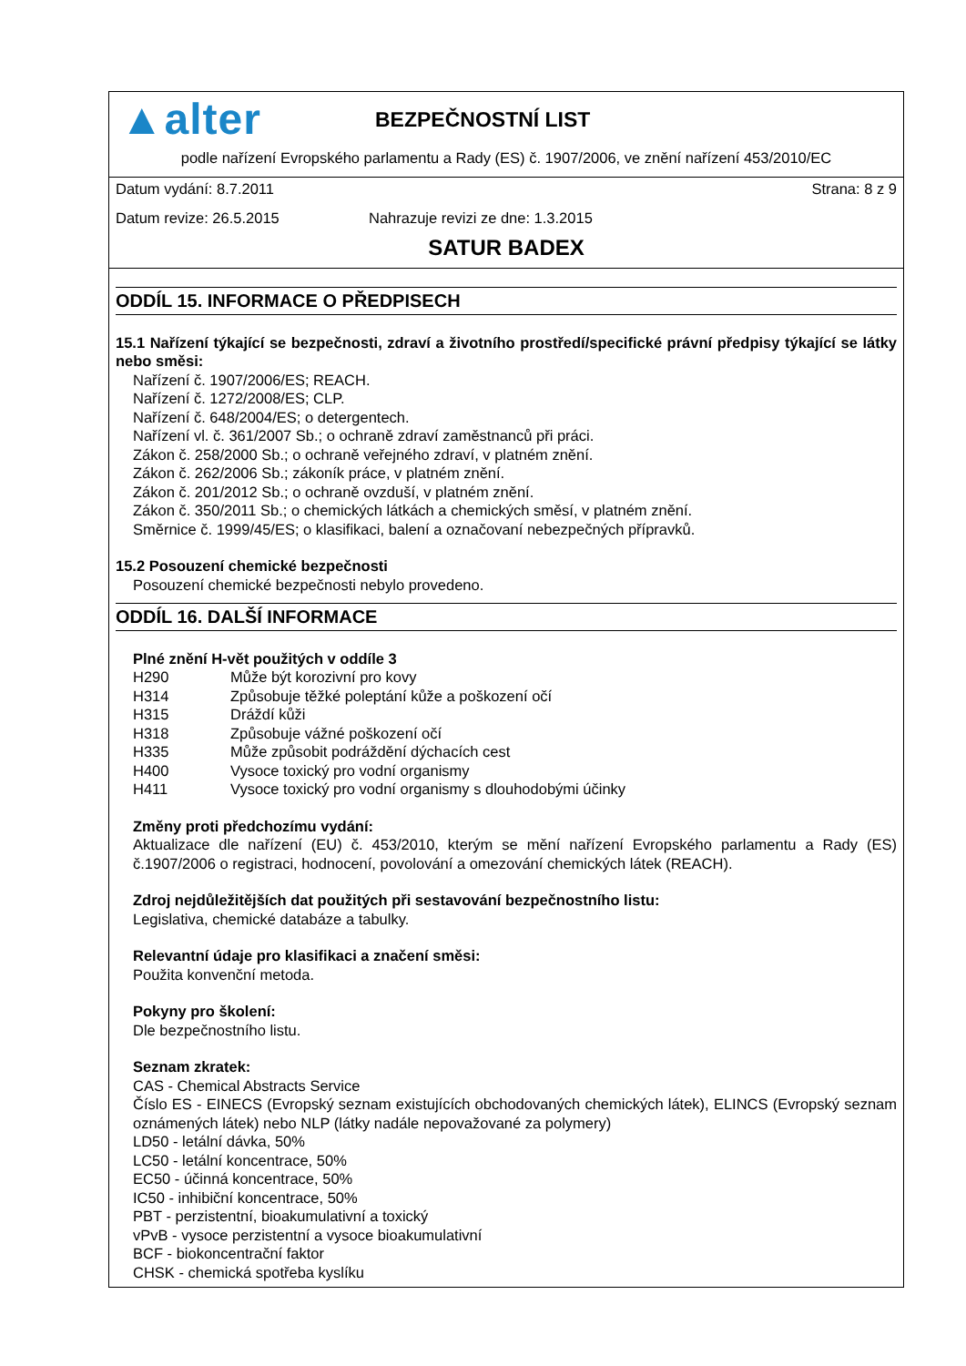▲alter
BEZPEČNOSTNÍ LIST
podle nařízení Evropského parlamentu a Rady (ES) č. 1907/2006, ve znění nařízení 453/2010/EC
Datum vydání: 8.7.2011 Strana: 8 z 9
Datum revize: 26.5.2015 Nahrazuje revizi ze dne: 1.3.2015
SATUR BADEX
ODDÍL 15. INFORMACE O PŘEDPISECH
15.1 Nařízení týkající se bezpečnosti, zdraví a životního prostředí/specifické právní předpisy týkající se látky nebo směsi:
Nařízení č. 1907/2006/ES; REACH.
Nařízení č. 1272/2008/ES; CLP.
Nařízení č. 648/2004/ES; o detergentech.
Nařízení vl. č. 361/2007 Sb.; o ochraně zdraví zaměstnanců při práci.
Zákon č. 258/2000 Sb.; o ochraně veřejného zdraví, v platném znění.
Zákon č. 262/2006 Sb.; zákoník práce, v platném znění.
Zákon č. 201/2012 Sb.; o ochraně ovzduší, v platném znění.
Zákon č. 350/2011 Sb.; o chemických látkách a chemických směsí, v platném znění.
Směrnice č. 1999/45/ES; o klasifikaci, balení a označovaní nebezpečných přípravků.
15.2 Posouzení chemické bezpečnosti
Posouzení chemické bezpečnosti nebylo provedeno.
ODDÍL 16. DALŠÍ INFORMACE
Plné znění H-vět použitých v oddíle 3
| H290 | Může být korozivní pro kovy |
| H314 | Způsobuje těžké poleptání kůže a poškození očí |
| H315 | Dráždí kůži |
| H318 | Způsobuje vážné poškození očí |
| H335 | Může způsobit podráždění dýchacích cest |
| H400 | Vysoce toxický pro vodní organismy |
| H411 | Vysoce toxický pro vodní organismy s dlouhodobými účinky |
Změny proti předchozímu vydání:
Aktualizace dle nařízení (EU) č. 453/2010, kterým se mění nařízení Evropského parlamentu a Rady (ES) č.1907/2006 o registraci, hodnocení, povolování a omezování chemických látek (REACH).
Zdroj nejdůležitějších dat použitých při sestavování bezpečnostního listu:
Legislativa, chemické databáze a tabulky.
Relevantní údaje pro klasifikaci a značení směsi:
Použita konvenční metoda.
Pokyny pro školení:
Dle bezpečnostního listu.
Seznam zkratek:
CAS - Chemical Abstracts Service
Číslo ES - EINECS (Evropský seznam existujících obchodovaných chemických látek), ELINCS (Evropský seznam oznámených látek) nebo NLP (látky nadále nepovažované za polymery)
LD50 - letální dávka, 50%
LC50 - letální koncentrace, 50%
EC50 - účinná koncentrace, 50%
IC50 - inhibiční koncentrace, 50%
PBT - perzistentní, bioakumulativní a toxický
vPvB - vysoce perzistentní a vysoce bioakumulativní
BCF - biokoncentrační faktor
CHSK - chemická spotřeba kyslíku